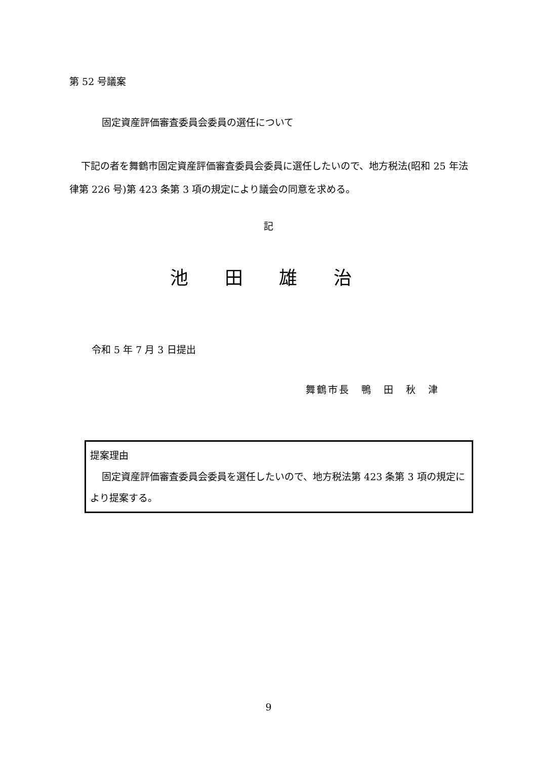第 52 号議案
固定資産評価審査委員会委員の選任について
下記の者を舞鶴市固定資産評価審査委員会委員に選任したいので、地方税法(昭和 25 年法律第 226 号)第 423 条第 3 項の規定により議会の同意を求める。
記
池 田 雄 治
令和 5 年 7 月 3 日提出
舞鶴市長　鴨　田　秋　津
提案理由
固定資産評価審査委員会委員を選任したいので、地方税法第 423 条第 3 項の規定により提案する。
9